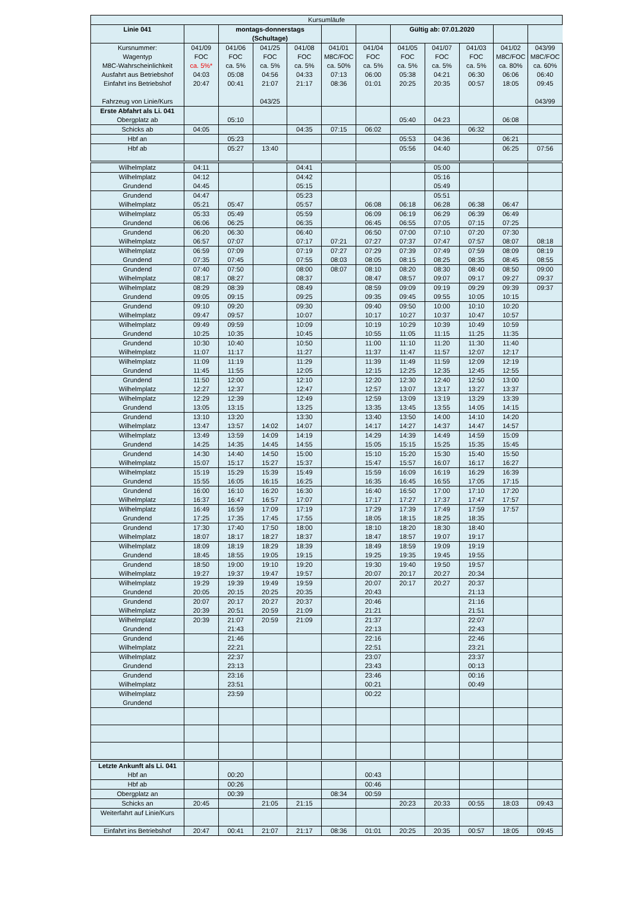| Kursumläufe | | | | | | | | | | | |
| Linie 041 | | montags-donnerstags (Schultage) | | | | | Gültig ab: 07.01.2020 | | | | |
| Kursnummer: Wagentyp M8C-Wahrscheinlichkeit Ausfahrt aus Betriebshof Einfahrt ins Betriebshof Fahrzeug von Linie/Kurs | 041/09 FOC ca. 5%* 04:03 20:47 | 041/06 FOC ca. 5% 05:08 00:41 | 041/25 FOC ca. 5% 04:56 21:07 043/25 | 041/08 FOC ca. 5% 04:33 21:17 | 041/01 M8C/FOC ca. 50% 07:13 08:36 | 041/04 FOC ca. 5% 06:00 01:01 | 041/05 FOC ca. 5% 05:38 20:25 | 041/07 FOC ca. 5% 04:21 20:35 | 041/03 FOC ca. 5% 06:30 00:57 | 041/02 M8C/FOC ca. 80% 06:06 18:05 | 043/99 M8C/FOC ca. 60% 06:40 09:45 043/99 |
| Erste Abfahrt als Li. 041 Obergplatz ab | | 05:10 | | | | | 05:40 | 04:23 | | 06:08 | |
| Schicks ab | 04:05 | | | 04:35 | 07:15 | 06:02 | | | 06:32 | | |
| Hbf an | | 05:23 | | | | | 05:53 | 04:36 | | 06:21 | |
| Hbf ab | | 05:27 | 13:40 | | | | 05:56 | 04:40 | | 06:25 | 07:56 |
| Wilhelmplatz | 04:11 | | | 04:41 | | | | 05:00 | | | |
| Wilhelmplatz Grundend | 04:12 04:45 | | | 04:42 05:15 | | | | 05:16 05:49 | | | |
| Grundend Wilhelmplatz | 04:47 05:21 | 05:47 | | 05:23 05:57 | | 06:08 | 06:18 | 05:51 06:28 | 06:38 | 06:47 | |
| Wilhelmplatz Grundend | 05:33 06:06 | 05:49 06:25 | | 05:59 06:35 | | 06:09 06:45 | 06:19 06:55 | 06:29 07:05 | 06:39 07:15 | 06:49 07:25 | |
| Grundend Wilhelmplatz | 06:20 06:57 | 06:30 07:07 | | 06:40 07:17 | 07:21 | 06:50 07:27 | 07:00 07:37 | 07:10 07:47 | 07:20 07:57 | 07:30 08:07 | 08:18 |
| Wilhelmplatz Grundend | 06:59 07:35 | 07:09 07:45 | | 07:19 07:55 | 07:27 08:03 | 07:29 08:05 | 07:39 08:15 | 07:49 08:25 | 07:59 08:35 | 08:09 08:45 | 08:19 08:55 |
| Grundend Wilhelmplatz | 07:40 08:17 | 07:50 08:27 | | 08:00 08:37 | 08:07 | 08:10 08:47 | 08:20 08:57 | 08:30 09:07 | 08:40 09:17 | 08:50 09:27 | 09:00 09:37 |
| Wilhelmplatz Grundend | 08:29 09:05 | 08:39 09:15 | | 08:49 09:25 | | 08:59 09:35 | 09:09 09:45 | 09:19 09:55 | 09:29 10:05 | 09:39 10:15 | 09:37 |
| Grundend Wilhelmplatz | 09:10 09:47 | 09:20 09:57 | | 09:30 10:07 | | 09:40 10:17 | 09:50 10:27 | 10:00 10:37 | 10:10 10:47 | 10:20 10:57 | |
| Wilhelmplatz Grundend | 09:49 10:25 | 09:59 10:35 | | 10:09 10:45 | | 10:19 10:55 | 10:29 11:05 | 10:39 11:15 | 10:49 11:25 | 10:59 11:35 | |
| Grundend Wilhelmplatz | 10:30 11:07 | 10:40 11:17 | | 10:50 11:27 | | 11:00 11:37 | 11:10 11:47 | 11:20 11:57 | 11:30 12:07 | 11:40 12:17 | |
| Wilhelmplatz Grundend | 11:09 11:45 | 11:19 11:55 | | 11:29 12:05 | | 11:39 12:15 | 11:49 12:25 | 11:59 12:35 | 12:09 12:45 | 12:19 12:55 | |
| Grundend Wilhelmplatz | 11:50 12:27 | 12:00 12:37 | | 12:10 12:47 | | 12:20 12:57 | 12:30 13:07 | 12:40 13:17 | 12:50 13:27 | 13:00 13:37 | |
| Wilhelmplatz Grundend | 12:29 13:05 | 12:39 13:15 | | 12:49 13:25 | | 12:59 13:35 | 13:09 13:45 | 13:19 13:55 | 13:29 14:05 | 13:39 14:15 | |
| Grundend Wilhelmplatz | 13:10 13:47 | 13:20 13:57 | 14:02 | 13:30 14:07 | | 13:40 14:17 | 13:50 14:27 | 14:00 14:37 | 14:10 14:47 | 14:20 14:57 | |
| Wilhelmplatz Grundend | 13:49 14:25 | 13:59 14:35 | 14:09 14:45 | 14:19 14:55 | | 14:29 15:05 | 14:39 15:15 | 14:49 15:25 | 14:59 15:35 | 15:09 15:45 | |
| Grundend Wilhelmplatz | 14:30 15:07 | 14:40 15:17 | 14:50 15:27 | 15:00 15:37 | | 15:10 15:47 | 15:20 15:57 | 15:30 16:07 | 15:40 16:17 | 15:50 16:27 | |
| Wilhelmplatz Grundend | 15:19 15:55 | 15:29 16:05 | 15:39 16:15 | 15:49 16:25 | | 15:59 16:35 | 16:09 16:45 | 16:19 16:55 | 16:29 17:05 | 16:39 17:15 | |
| Grundend Wilhelmplatz | 16:00 16:37 | 16:10 16:47 | 16:20 16:57 | 16:30 17:07 | | 16:40 17:17 | 16:50 17:27 | 17:00 17:37 | 17:10 17:47 | 17:20 17:57 | |
| Wilhelmplatz Grundend | 16:49 17:25 | 16:59 17:35 | 17:09 17:45 | 17:19 17:55 | | 17:29 18:05 | 17:39 18:15 | 17:49 18:25 | 17:59 18:35 | 17:57 | |
| Grundend Wilhelmplatz | 17:30 18:07 | 17:40 18:17 | 17:50 18:27 | 18:00 18:37 | | 18:10 18:47 | 18:20 18:57 | 18:30 19:07 | 18:40 19:17 | | |
| Wilhelmplatz Grundend | 18:09 18:45 | 18:19 18:55 | 18:29 19:05 | 18:39 19:15 | | 18:49 19:25 | 18:59 19:35 | 19:09 19:45 | 19:19 19:55 | | |
| Grundend Wilhelmplatz | 18:50 19:27 | 19:00 19:37 | 19:10 19:47 | 19:20 19:57 | | 19:30 20:07 | 19:40 20:17 | 19:50 20:27 | 19:57 20:34 | | |
| Wilhelmplatz Grundend | 19:29 20:05 | 19:39 20:15 | 19:49 20:25 | 19:59 20:35 | | 20:07 20:43 | 20:17 | 20:27 | 20:37 21:13 | | |
| Grundend Wilhelmplatz | 20:07 20:39 | 20:17 20:51 | 20:27 20:59 | 20:37 21:09 | | 20:46 21:21 | | | 21:16 21:51 | | |
| Wilhelmplatz Grundend | 20:39 | 21:07 21:43 | 20:59 | 21:09 | | 21:37 22:13 | | | 22:07 22:43 | | |
| Grundend Wilhelmplatz | | 21:46 22:21 | | | | 22:16 22:51 | | | 22:46 23:21 | | |
| Wilhelmplatz Grundend | | 22:37 23:13 | | | | 23:07 23:43 | | | 23:37 00:13 | | |
| Grundend Wilhelmplatz | | 23:16 23:51 | | | | 23:46 00:21 | | | 00:16 00:49 | | |
| Wilhelmplatz Grundend | | 23:59 | | | | 00:22 | | | | | |
| Letzte Ankunft als Li. 041 Hbf an | | 00:20 | | | | 00:43 | | | | | |
| Hbf ab | | 00:26 | | | | 00:46 | | | | | |
| Obergplatz an | | 00:39 | | | 08:34 | 00:59 | | | | | |
| Schicks an | 20:45 | | 21:05 | 21:15 | | | 20:23 | 20:33 | 00:55 | 18:03 | 09:43 |
| Weiterfahrt auf Linie/Kurs | | | | | | | | | | | |
| Einfahrt ins Betriebshof | 20:47 | 00:41 | 21:07 | 21:17 | 08:36 | 01:01 | 20:25 | 20:35 | 00:57 | 18:05 | 09:45 |